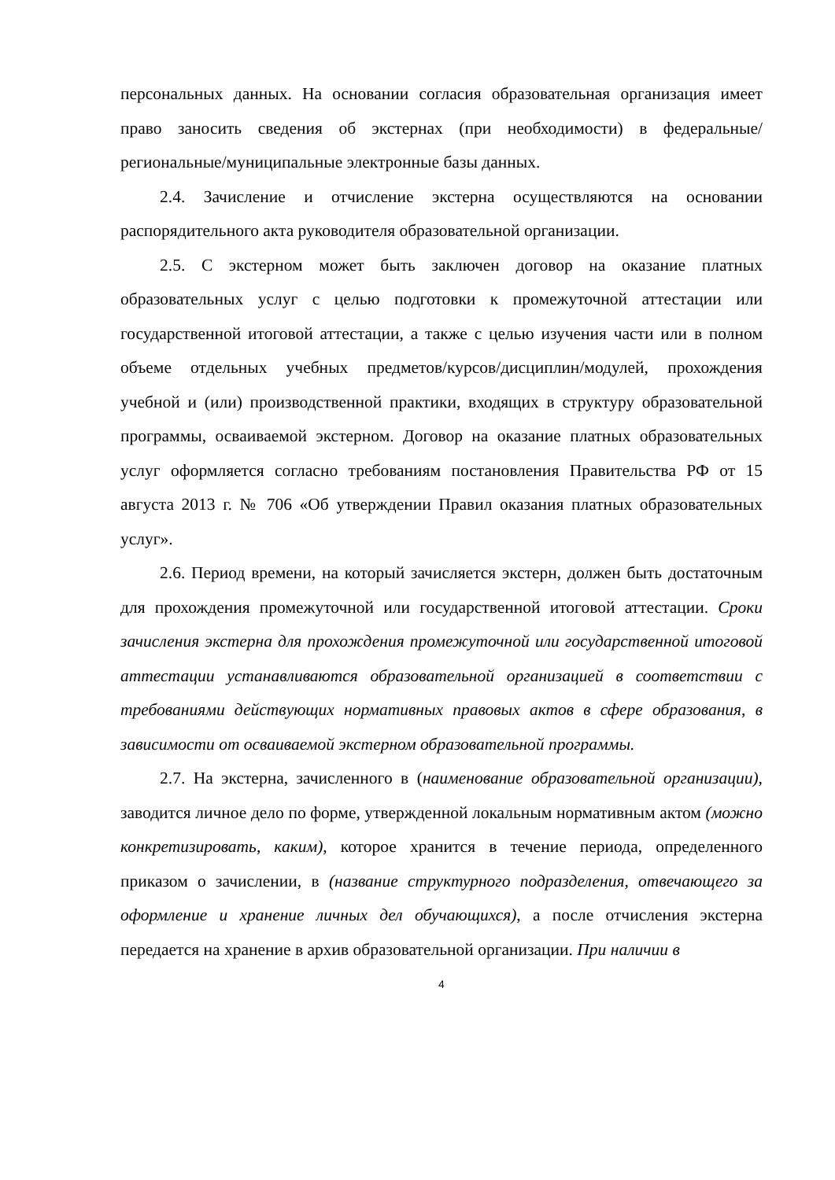персональных данных. На основании согласия образовательная организация имеет право заносить сведения об экстернах (при необходимости) в федеральные/региональные/муниципальные электронные базы данных.
2.4. Зачисление и отчисление экстерна осуществляются на основании распорядительного акта руководителя образовательной организации.
2.5. С экстерном может быть заключен договор на оказание платных образовательных услуг с целью подготовки к промежуточной аттестации или государственной итоговой аттестации, а также с целью изучения части или в полном объеме отдельных учебных предметов/курсов/дисциплин/модулей, прохождения учебной и (или) производственной практики, входящих в структуру образовательной программы, осваиваемой экстерном. Договор на оказание платных образовательных услуг оформляется согласно требованиям постановления Правительства РФ от 15 августа 2013 г. № 706 «Об утверждении Правил оказания платных образовательных услуг».
2.6. Период времени, на который зачисляется экстерн, должен быть достаточным для прохождения промежуточной или государственной итоговой аттестации. Сроки зачисления экстерна для прохождения промежуточной или государственной итоговой аттестации устанавливаются образовательной организацией в соответствии с требованиями действующих нормативных правовых актов в сфере образования, в зависимости от осваиваемой экстерном образовательной программы.
2.7. На экстерна, зачисленного в (наименование образовательной организации), заводится личное дело по форме, утвержденной локальным нормативным актом (можно конкретизировать, каким), которое хранится в течение периода, определенного приказом о зачислении, в (название структурного подразделения, отвечающего за оформление и хранение личных дел обучающихся), а после отчисления экстерна передается на хранение в архив образовательной организации. При наличии в
4